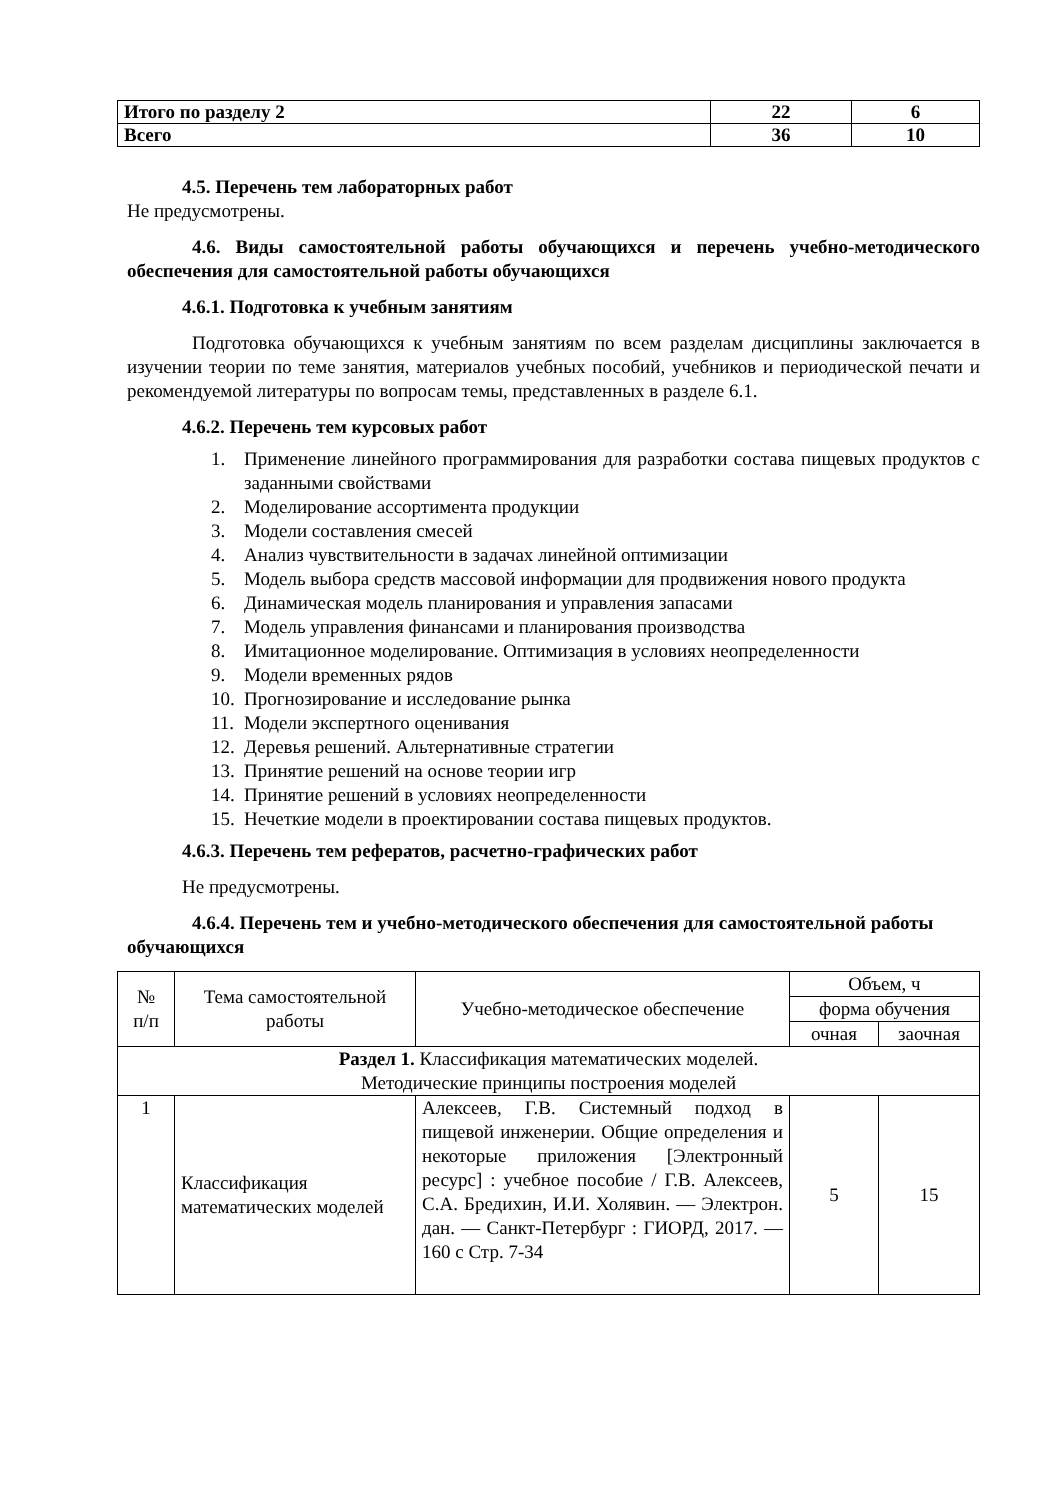| Итого по разделу 2 | 22 | 6 |
| Всего | 36 | 10 |
4.5. Перечень тем лабораторных работ
Не предусмотрены.
4.6. Виды самостоятельной работы обучающихся и перечень учебно-методического обеспечения для самостоятельной работы обучающихся
4.6.1. Подготовка к учебным занятиям
Подготовка обучающихся к учебным занятиям по всем разделам дисциплины заключается в изучении теории по теме занятия, материалов учебных пособий, учебников и периодической печати и рекомендуемой литературы по вопросам темы, представленных в разделе 6.1.
4.6.2. Перечень тем курсовых работ
1. Применение линейного программирования для разработки состава пищевых продуктов с заданными свойствами
2. Моделирование ассортимента продукции
3. Модели составления смесей
4. Анализ чувствительности в задачах линейной оптимизации
5. Модель выбора средств массовой информации для продвижения нового продукта
6. Динамическая модель планирования и управления запасами
7. Модель управления финансами и планирования производства
8. Имитационное моделирование. Оптимизация в условиях неопределенности
9. Модели временных рядов
10. Прогнозирование и исследование рынка
11. Модели экспертного оценивания
12. Деревья решений. Альтернативные стратегии
13. Принятие решений на основе теории игр
14. Принятие решений в условиях неопределенности
15. Нечеткие модели в проектировании состава пищевых продуктов.
4.6.3. Перечень тем рефератов, расчетно-графических работ
Не предусмотрены.
4.6.4. Перечень тем и учебно-методического обеспечения для самостоятельной работы обучающихся
| № п/п | Тема самостоятельной работы | Учебно-методическое обеспечение | Объем, ч | |
| | | | форма обучения | |
| | | | очная | заочная |
| Раздел 1. Классификация математических моделей. Методические принципы построения моделей | | | | |
| 1 | Классификация математических моделей | Алексеев, Г.В. Системный подход в пищевой инженерии. Общие определения и некоторые приложения [Электронный ресурс] : учебное пособие / Г.В. Алексеев, С.А. Бредихин, И.И. Холявин. — Электрон. дан. — Санкт-Петербург : ГИОРД, 2017. — 160 с Стр. 7-34 | 5 | 15 |